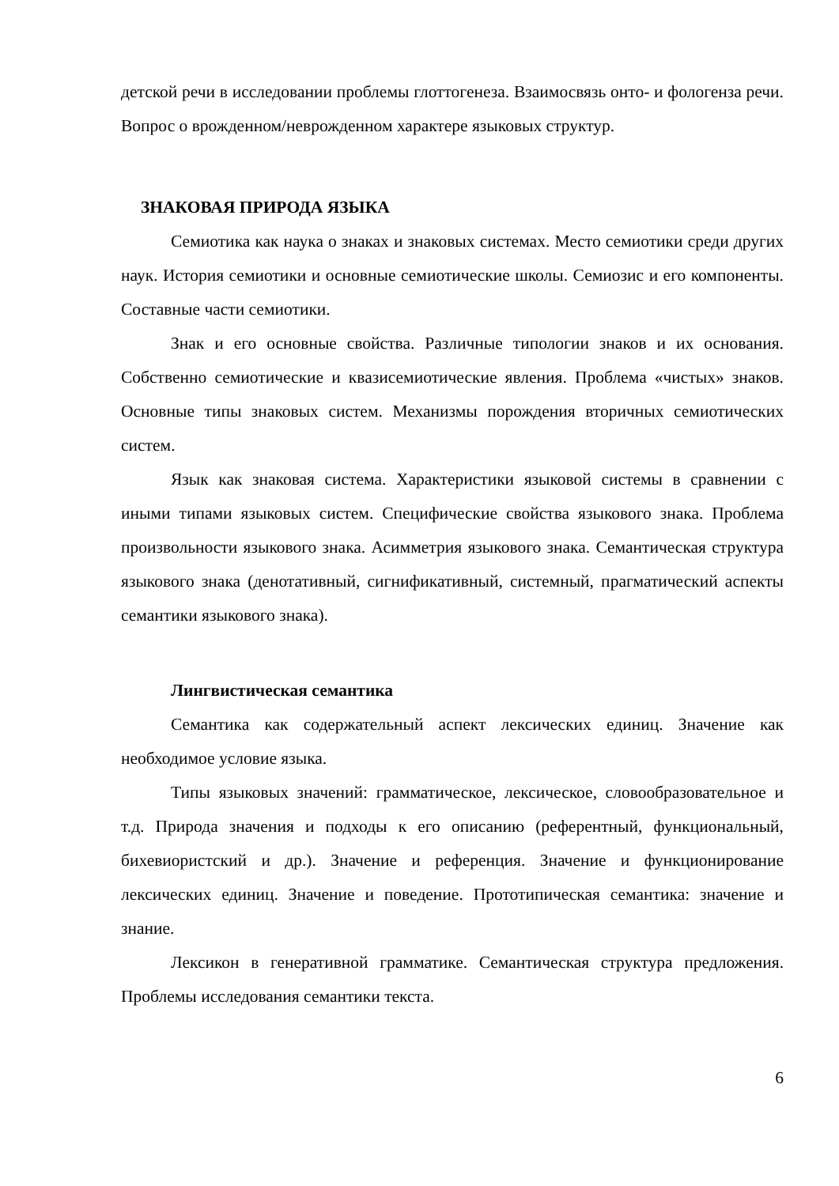детской речи в исследовании проблемы глоттогенеза. Взаимосвязь онто- и фологенза речи. Вопрос о врожденном/неврожденном характере языковых структур.
ЗНАКОВАЯ ПРИРОДА ЯЗЫКА
Семиотика как наука о знаках и знаковых системах. Место семиотики среди других наук. История семиотики и основные семиотические школы. Семиозис и его компоненты. Составные части семиотики.
Знак и его основные свойства. Различные типологии знаков и их основания. Собственно семиотические и квазисемиотические явления. Проблема «чистых» знаков. Основные типы знаковых систем. Механизмы порождения вторичных семиотических систем.
Язык как знаковая система. Характеристики языковой системы в сравнении с иными типами языковых систем. Специфические свойства языкового знака. Проблема произвольности языкового знака. Асимметрия языкового знака. Семантическая структура языкового знака (денотативный, сигнификативный, системный, прагматический аспекты семантики языкового знака).
Лингвистическая семантика
Семантика как содержательный аспект лексических единиц. Значение как необходимое условие языка.
Типы языковых значений: грамматическое, лексическое, словообразовательное и т.д. Природа значения и подходы к его описанию (референтный, функциональный, бихевиористский и др.). Значение и референция. Значение и функционирование лексических единиц. Значение и поведение. Прототипическая семантика: значение и знание.
Лексикон в генеративной грамматике. Семантическая структура предложения. Проблемы исследования семантики текста.
6